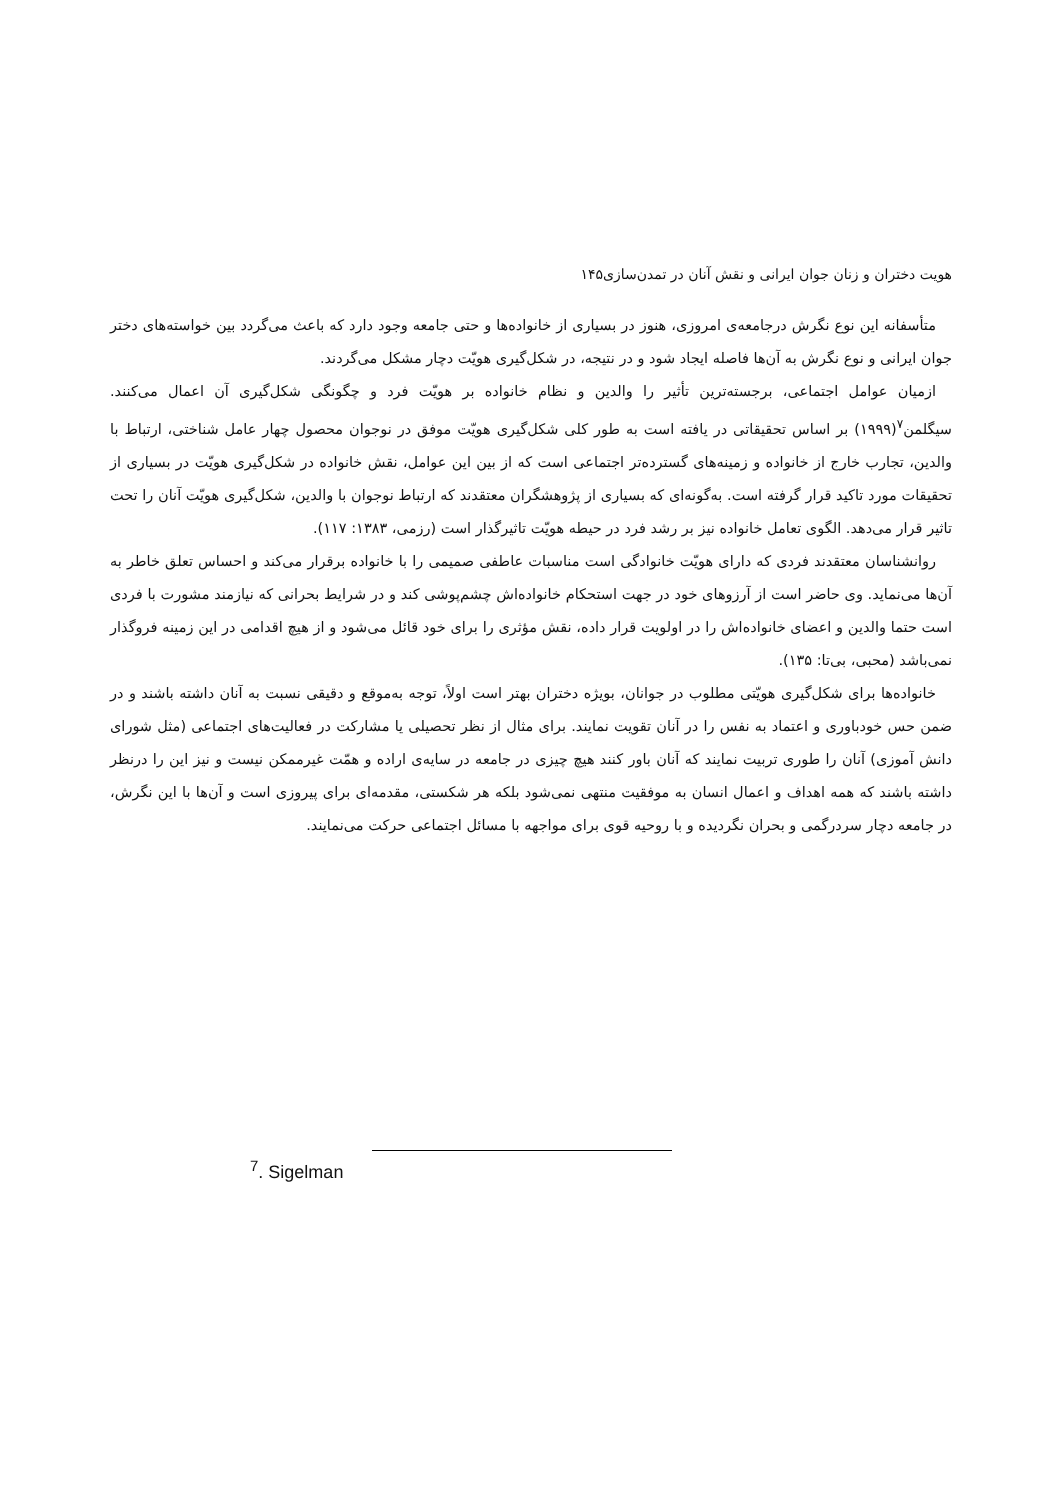هویت دختران و زنان جوان ایرانی و نقش آنان در تمدن‌سازی۱۴۵
متأسفانه این نوع نگرش درجامعه‌ی امروزی، هنوز در بسیاری از خانواده‌ها و حتی جامعه وجود دارد که باعث می‌گردد بین خواسته‌های دختر جوان ایرانی و نوع نگرش به آن‌ها فاصله ایجاد شود و در نتیجه، در شکل‌گیری هویّت دچار مشکل می‌گردند.
ازمیان عوامل اجتماعی، برجسته‌ترین تأثیر را والدین و نظام خانواده بر هویّت فرد و چگونگی شکل‌گیری آن اعمال می‌کنند. سیگلمن<sup>۷</sup>(۱۹۹۹) بر اساس تحقیقاتی در یافته است به طور کلی شکل‌گیری هویّت موفق در نوجوان محصول چهار عامل شناختی، ارتباط با والدین، تجارب خارج از خانواده و زمینه‌های گسترده‌تر اجتماعی است که از بین این عوامل، نقش خانواده در شکل‌گیری هویّت در بسیاری از تحقیقات مورد تاکید قرار گرفته است. به‌گونه‌ای که بسیاری از پژوهشگران معتقدند که ارتباط نوجوان با والدین، شکل‌گیری هویّت آنان را تحت تاثیر قرار می‌دهد. الگوی تعامل خانواده نیز بر رشد فرد در حیطه هویّت تاثیرگذار است (رزمی، ۱۳۸۳: ۱۱۷).
روانشناسان معتقدند فردی که دارای هویّت خانوادگی است مناسبات عاطفی صمیمی را با خانواده برقرار می‌کند و احساس تعلق خاطر به آن‌ها می‌نماید. وی حاضر است از آرزوهای خود در جهت استحکام خانواده‌اش چشم‌پوشی کند و در شرایط بحرانی که نیازمند مشورت با فردی است حتما والدین و اعضای خانواده‌اش را در اولویت قرار داده، نقش مؤثری را برای خود قائل می‌شود و از هیچ اقدامی در این زمینه فروگذار نمی‌باشد (محبی، بی‌تا: ۱۳۵).
خانواده‌ها برای شکل‌گیری هویّتی مطلوب در جوانان، بویژه دختران بهتر است اولاً، توجه به‌موقع و دقیقی نسبت به آنان داشته باشند و در ضمن حس خودباوری و اعتماد به نفس را در آنان تقویت نمایند. برای مثال از نظر تحصیلی یا مشارکت در فعالیت‌های اجتماعی (مثل شورای دانش آموزی) آنان را طوری تربیت نمایند که آنان باور کنند هیچ چیزی در جامعه در سایه‌ی اراده و همّت غیرممکن نیست و نیز این را درنظر داشته باشند که همه اهداف و اعمال انسان به موفقیت منتهی نمی‌شود بلکه هر شکستی، مقدمه‌ای برای پیروزی است و آن‌ها با این نگرش، در جامعه دچار سردرگمی و بحران نگردیده و با روحیه قوی برای مواجهه با مسائل اجتماعی حرکت می‌نمایند.
<sup>7</sup>. Sigelman